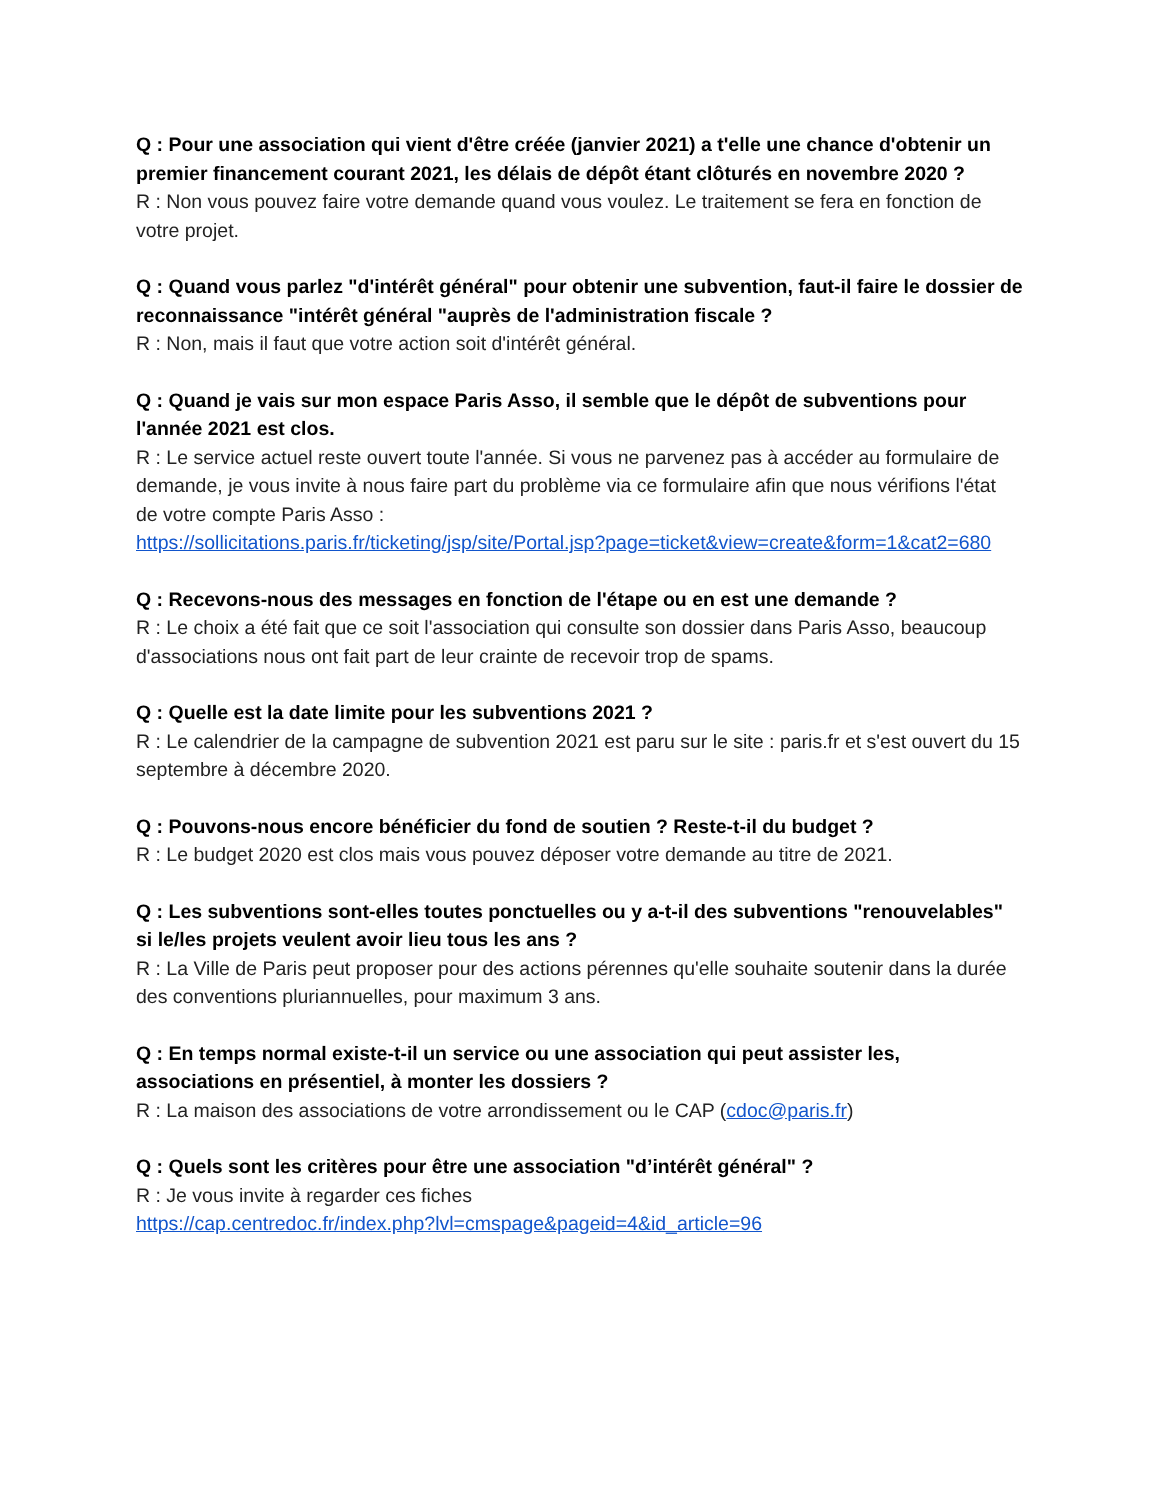Q : Pour une association qui vient d'être créée (janvier 2021) a t'elle une chance d'obtenir un premier financement courant 2021, les délais de dépôt étant clôturés en novembre 2020 ?
R : Non vous pouvez faire votre demande quand vous voulez. Le traitement se fera en fonction de votre projet.
Q : Quand vous parlez "d'intérêt général" pour obtenir une subvention, faut-il faire le dossier de reconnaissance "intérêt général "auprès de l'administration fiscale ?
R : Non, mais il faut que votre action soit d'intérêt général.
Q : Quand je vais sur mon espace Paris Asso, il semble que le dépôt de subventions pour l'année 2021 est clos.
R : Le service actuel reste ouvert toute l'année. Si vous ne parvenez pas à accéder au formulaire de demande, je vous invite à nous faire part du problème via ce formulaire afin que nous vérifions l'état de votre compte Paris Asso :
https://sollicitations.paris.fr/ticketing/jsp/site/Portal.jsp?page=ticket&view=create&form=1&cat2=680
Q : Recevons-nous des messages en fonction de l'étape ou en est une demande ?
R : Le choix a été fait que ce soit l'association qui consulte son dossier dans Paris Asso, beaucoup d'associations nous ont fait part de leur crainte de recevoir trop de spams.
Q : Quelle est la date limite pour les subventions 2021 ?
R : Le calendrier de la campagne de subvention 2021 est paru sur le site : paris.fr et s'est ouvert du 15 septembre à décembre 2020.
Q : Pouvons-nous encore bénéficier du fond de soutien ? Reste-t-il du budget ?
R : Le budget 2020 est clos mais vous pouvez déposer votre demande au titre de 2021.
Q : Les subventions sont-elles toutes ponctuelles ou y a-t-il des subventions "renouvelables" si le/les projets veulent avoir lieu tous les ans ?
R : La Ville de Paris peut proposer pour des actions pérennes qu'elle souhaite soutenir dans la durée des conventions pluriannuelles, pour maximum 3 ans.
Q : En temps normal existe-t-il un service ou une association qui peut assister les, associations en présentiel, à monter les dossiers ?
R : La maison des associations de votre arrondissement ou le CAP (cdoc@paris.fr)
Q : Quels sont les critères pour être une association "d’intérêt général" ?
R : Je vous invite à regarder ces fiches
https://cap.centredoc.fr/index.php?lvl=cmspage&pageid=4&id_article=96